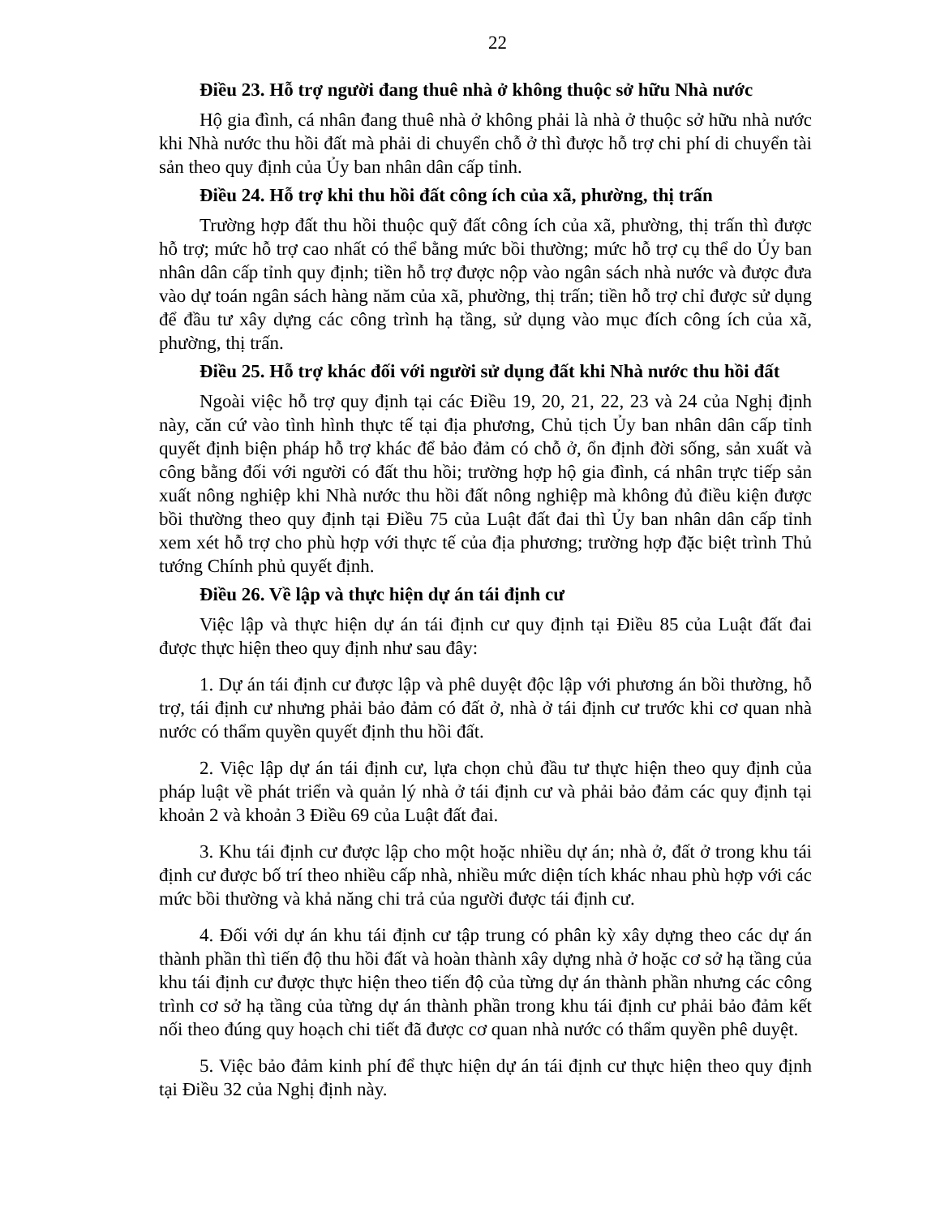22
Điều 23. Hỗ trợ người đang thuê nhà ở không thuộc sở hữu Nhà nước
Hộ gia đình, cá nhân đang thuê nhà ở không phải là nhà ở thuộc sở hữu nhà nước khi Nhà nước thu hồi đất mà phải di chuyển chỗ ở thì được hỗ trợ chi phí di chuyển tài sản theo quy định của Ủy ban nhân dân cấp tỉnh.
Điều 24. Hỗ trợ khi thu hồi đất công ích của xã, phường, thị trấn
Trường hợp đất thu hồi thuộc quỹ đất công ích của xã, phường, thị trấn thì được hỗ trợ; mức hỗ trợ cao nhất có thể bằng mức bồi thường; mức hỗ trợ cụ thể do Ủy ban nhân dân cấp tỉnh quy định; tiền hỗ trợ được nộp vào ngân sách nhà nước và được đưa vào dự toán ngân sách hàng năm của xã, phường, thị trấn; tiền hỗ trợ chỉ được sử dụng để đầu tư xây dựng các công trình hạ tầng, sử dụng vào mục đích công ích của xã, phường, thị trấn.
Điều 25. Hỗ trợ khác đối với người sử dụng đất khi Nhà nước thu hồi đất
Ngoài việc hỗ trợ quy định tại các Điều 19, 20, 21, 22, 23 và 24 của Nghị định này, căn cứ vào tình hình thực tế tại địa phương, Chủ tịch Ủy ban nhân dân cấp tỉnh quyết định biện pháp hỗ trợ khác để bảo đảm có chỗ ở, ổn định đời sống, sản xuất và công bằng đối với người có đất thu hồi; trường hợp hộ gia đình, cá nhân trực tiếp sản xuất nông nghiệp khi Nhà nước thu hồi đất nông nghiệp mà không đủ điều kiện được bồi thường theo quy định tại Điều 75 của Luật đất đai thì Ủy ban nhân dân cấp tỉnh xem xét hỗ trợ cho phù hợp với thực tế của địa phương; trường hợp đặc biệt trình Thủ tướng Chính phủ quyết định.
Điều 26. Về lập và thực hiện dự án tái định cư
Việc lập và thực hiện dự án tái định cư quy định tại Điều 85 của Luật đất đai được thực hiện theo quy định như sau đây:
1. Dự án tái định cư được lập và phê duyệt độc lập với phương án bồi thường, hỗ trợ, tái định cư nhưng phải bảo đảm có đất ở, nhà ở tái định cư trước khi cơ quan nhà nước có thẩm quyền quyết định thu hồi đất.
2. Việc lập dự án tái định cư, lựa chọn chủ đầu tư thực hiện theo quy định của pháp luật về phát triển và quản lý nhà ở tái định cư và phải bảo đảm các quy định tại khoản 2 và khoản 3 Điều 69 của Luật đất đai.
3. Khu tái định cư được lập cho một hoặc nhiều dự án; nhà ở, đất ở trong khu tái định cư được bố trí theo nhiều cấp nhà, nhiều mức diện tích khác nhau phù hợp với các mức bồi thường và khả năng chi trả của người được tái định cư.
4. Đối với dự án khu tái định cư tập trung có phân kỳ xây dựng theo các dự án thành phần thì tiến độ thu hồi đất và hoàn thành xây dựng nhà ở hoặc cơ sở hạ tầng của khu tái định cư được thực hiện theo tiến độ của từng dự án thành phần nhưng các công trình cơ sở hạ tầng của từng dự án thành phần trong khu tái định cư phải bảo đảm kết nối theo đúng quy hoạch chi tiết đã được cơ quan nhà nước có thẩm quyền phê duyệt.
5. Việc bảo đảm kinh phí để thực hiện dự án tái định cư thực hiện theo quy định tại Điều 32 của Nghị định này.